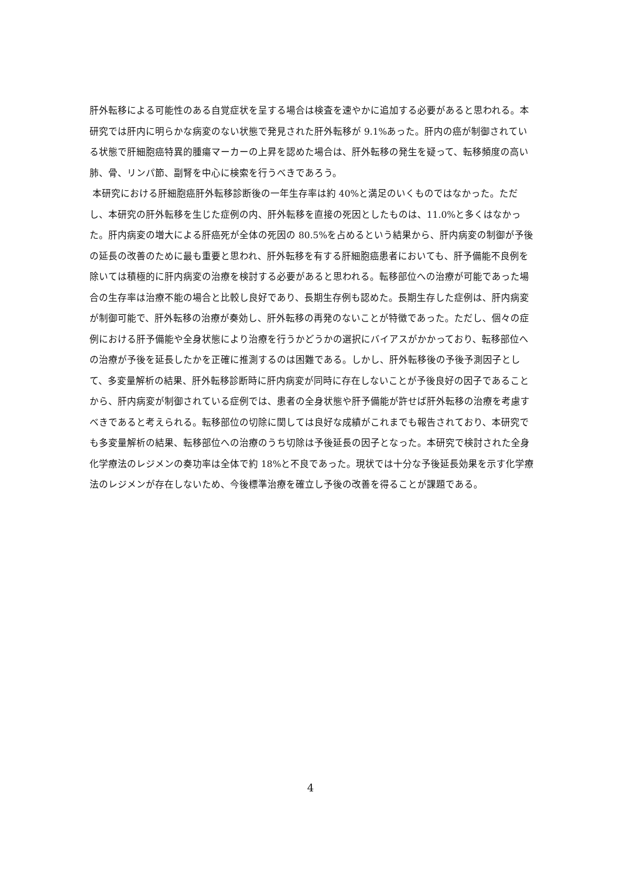肝外転移による可能性のある自覚症状を呈する場合は検査を速やかに追加する必要があると思われる。本研究では肝内に明らかな病変のない状態で発見された肝外転移が 9.1%あった。肝内の癌が制御されている状態で肝細胞癌特異的腫瘍マーカーの上昇を認めた場合は、肝外転移の発生を疑って、転移頻度の高い肺、骨、リンパ節、副腎を中心に検索を行うべきであろう。
本研究における肝細胞癌肝外転移診断後の一年生存率は約 40%と満足のいくものではなかった。ただし、本研究の肝外転移を生じた症例の内、肝外転移を直接の死因としたものは、11.0%と多くはなかった。肝内病変の増大による肝癌死が全体の死因の 80.5%を占めるという結果から、肝内病変の制御が予後の延長の改善のために最も重要と思われ、肝外転移を有する肝細胞癌患者においても、肝予備能不良例を除いては積極的に肝内病変の治療を検討する必要があると思われる。転移部位への治療が可能であった場合の生存率は治療不能の場合と比較し良好であり、長期生存例も認めた。長期生存した症例は、肝内病変が制御可能で、肝外転移の治療が奏効し、肝外転移の再発のないことが特徴であった。ただし、個々の症例における肝予備能や全身状態により治療を行うかどうかの選択にバイアスがかかっており、転移部位への治療が予後を延長したかを正確に推測するのは困難である。しかし、肝外転移後の予後予測因子として、多変量解析の結果、肝外転移診断時に肝内病変が同時に存在しないことが予後良好の因子であることから、肝内病変が制御されている症例では、患者の全身状態や肝予備能が許せば肝外転移の治療を考慮すべきであると考えられる。転移部位の切除に関しては良好な成績がこれまでも報告されており、本研究でも多変量解析の結果、転移部位への治療のうち切除は予後延長の因子となった。本研究で検討された全身化学療法のレジメンの奏功率は全体で約 18%と不良であった。現状では十分な予後延長効果を示す化学療法のレジメンが存在しないため、今後標準治療を確立し予後の改善を得ることが課題である。
4